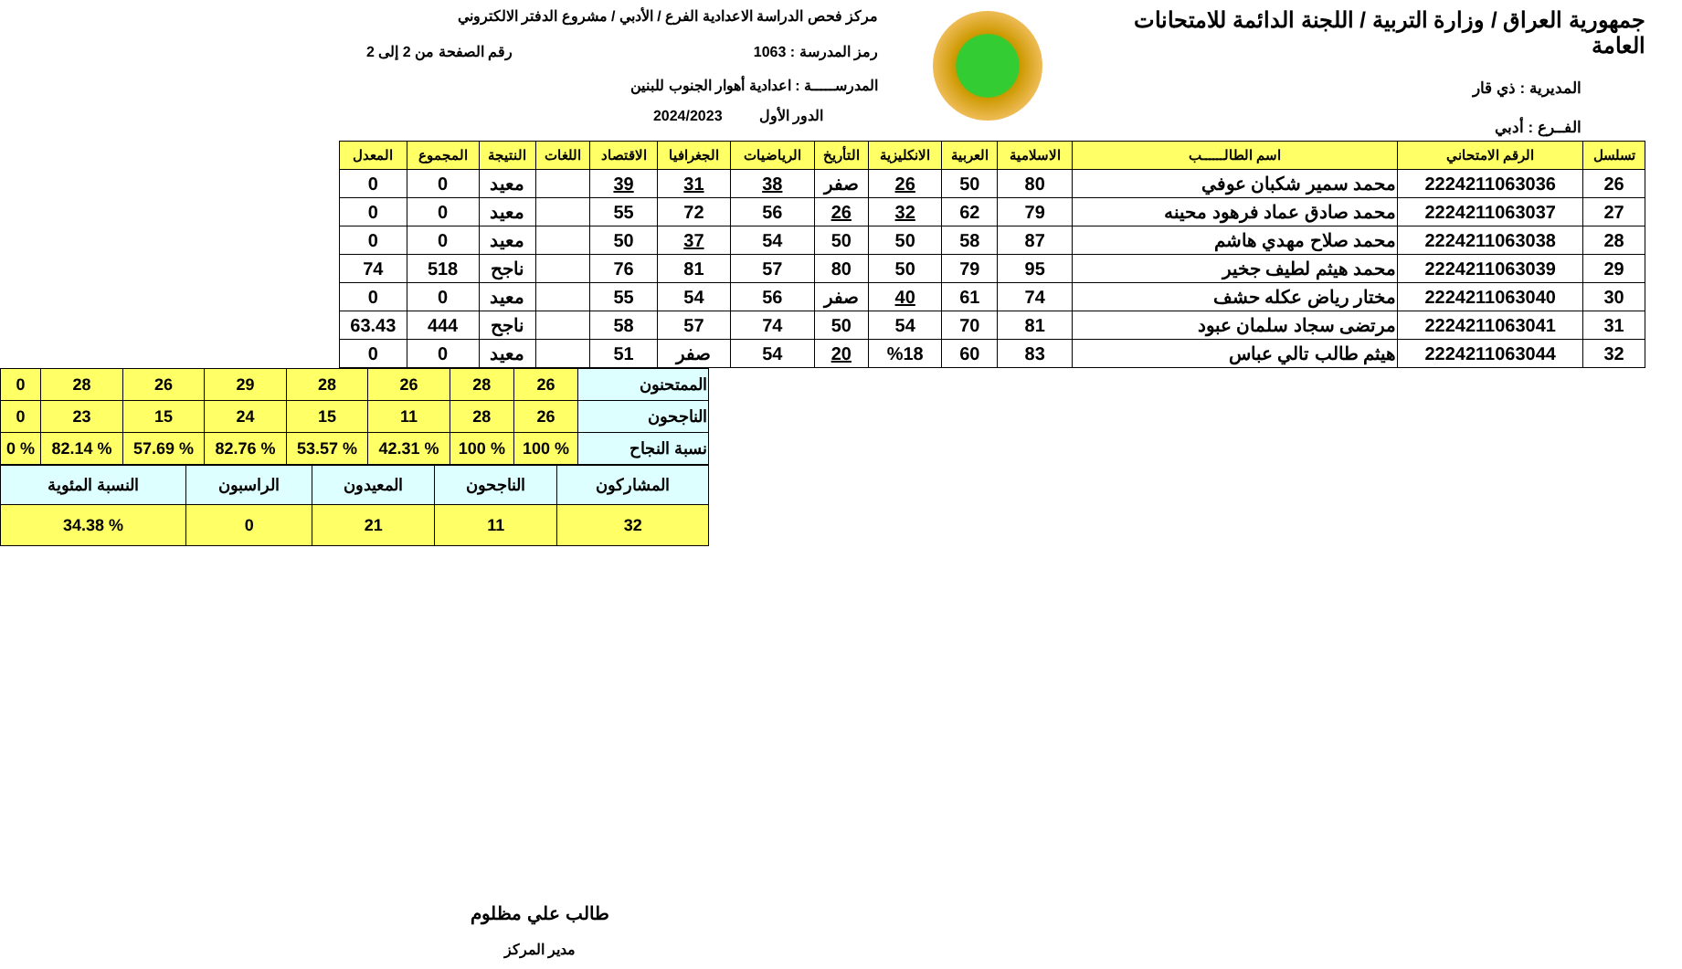جمهورية العراق / وزارة التربية / اللجنة الدائمة للامتحانات العامة
المديرية : ذي قار
الفــرع : أدبي
مركز فحص الدراسة الاعدادية الفرع / الأدبي / مشروع الدفتر الالكتروني
رمز المدرسة : 1063 رقم الصفحة من 2 إلى 2
المدرســـــة : اعدادية أهوار الجنوب للبنين
الدور الأول 2024/2023
| تسلسل | الرقم الامتحاني | اسم الطالــــــب | الاسلامية | العربية | الانكليزية | التأريخ | الرياضيات | الجغرافيا | الاقتصاد | اللغات | النتيجة | المجموع | المعدل |
| --- | --- | --- | --- | --- | --- | --- | --- | --- | --- | --- | --- | --- | --- |
| 26 | 2224211063036 | محمد سمير شكبان عوفي | 80 | 50 | 26 | صفر | 38 | 31 | 39 | | معيد | 0 | 0 |
| 27 | 2224211063037 | محمد صادق عماد فرهود محينه | 79 | 62 | 32 | 26 | 56 | 72 | 55 | | معيد | 0 | 0 |
| 28 | 2224211063038 | محمد صلاح مهدي هاشم | 87 | 58 | 50 | 50 | 54 | 37 | 50 | | معيد | 0 | 0 |
| 29 | 2224211063039 | محمد هيثم لطيف جخير | 95 | 79 | 50 | 80 | 57 | 81 | 76 | | ناجح | 518 | 74 |
| 30 | 2224211063040 | مختار رياض عكله حشف | 74 | 61 | 40 | صفر | 56 | 54 | 55 | | معيد | 0 | 0 |
| 31 | 2224211063041 | مرتضى سجاد سلمان عبود | 81 | 70 | 54 | 50 | 74 | 57 | 58 | | ناجح | 444 | 63.43 |
| 32 | 2224211063044 | هيثم طالب تالي عباس | 83 | 60 | %18 | 20 | 54 | صفر | 51 | | معيد | 0 | 0 |
| الممتحنون | 26 | 28 | 26 | 28 | 29 | 26 | 28 | 0 |
| الناجحون | 26 | 28 | 11 | 15 | 24 | 15 | 23 | 0 |
| نسبة النجاح | % 100 | % 100 | % 42.31 | % 53.57 | % 82.76 | % 57.69 | % 82.14 | % 0 |
| المشاركون | الناجحون | المعيدون | الراسبون | النسبة المئوية |
| 32 | 11 | 21 | 0 | % 34.38 |
طالب علي مظلوم
مدير المركز